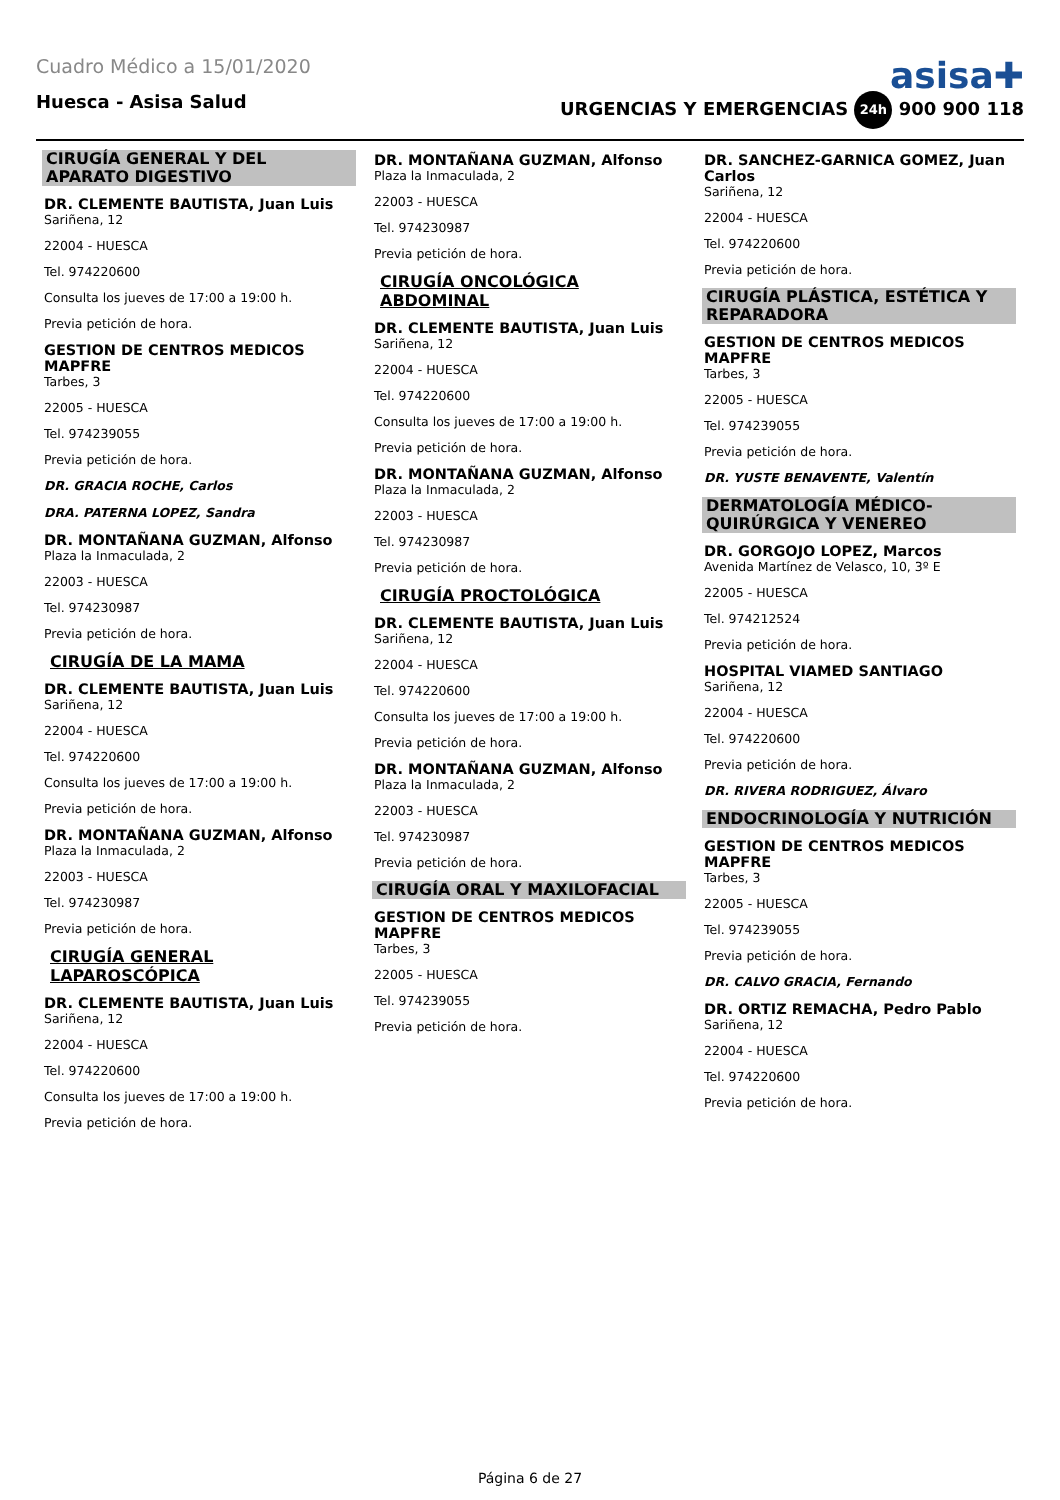Cuadro Médico a 15/01/2020
asisa✚
Huesca - Asisa Salud URGENCIAS Y EMERGENCIAS 24h 900 900 118
CIRUGÍA GENERAL Y DEL APARATO DIGESTIVO
DR. CLEMENTE BAUTISTA, Juan Luis
Sariñena, 12
22004 - HUESCA
Tel. 974220600
Consulta los jueves de 17:00 a 19:00 h.
Previa petición de hora.
GESTION DE CENTROS MEDICOS MAPFRE
Tarbes, 3
22005 - HUESCA
Tel. 974239055
Previa petición de hora.
DR. GRACIA ROCHE, Carlos
DRA. PATERNA LOPEZ, Sandra
DR. MONTAÑANA GUZMAN, Alfonso
Plaza la Inmaculada, 2
22003 - HUESCA
Tel. 974230987
Previa petición de hora.
CIRUGÍA DE LA MAMA
DR. CLEMENTE BAUTISTA, Juan Luis
Sariñena, 12
22004 - HUESCA
Tel. 974220600
Consulta los jueves de 17:00 a 19:00 h.
Previa petición de hora.
DR. MONTAÑANA GUZMAN, Alfonso
Plaza la Inmaculada, 2
22003 - HUESCA
Tel. 974230987
Previa petición de hora.
CIRUGÍA GENERAL LAPAROSCÓPICA
DR. CLEMENTE BAUTISTA, Juan Luis
Sariñena, 12
22004 - HUESCA
Tel. 974220600
Consulta los jueves de 17:00 a 19:00 h.
Previa petición de hora.
DR. MONTAÑANA GUZMAN, Alfonso
Plaza la Inmaculada, 2
22003 - HUESCA
Tel. 974230987
Previa petición de hora.
CIRUGÍA ONCOLÓGICA ABDOMINAL
DR. CLEMENTE BAUTISTA, Juan Luis
Sariñena, 12
22004 - HUESCA
Tel. 974220600
Consulta los jueves de 17:00 a 19:00 h.
Previa petición de hora.
DR. MONTAÑANA GUZMAN, Alfonso
Plaza la Inmaculada, 2
22003 - HUESCA
Tel. 974230987
Previa petición de hora.
CIRUGÍA PROCTOLÓGICA
DR. CLEMENTE BAUTISTA, Juan Luis
Sariñena, 12
22004 - HUESCA
Tel. 974220600
Consulta los jueves de 17:00 a 19:00 h.
Previa petición de hora.
DR. MONTAÑANA GUZMAN, Alfonso
Plaza la Inmaculada, 2
22003 - HUESCA
Tel. 974230987
Previa petición de hora.
CIRUGÍA ORAL Y MAXILOFACIAL
GESTION DE CENTROS MEDICOS MAPFRE
Tarbes, 3
22005 - HUESCA
Tel. 974239055
Previa petición de hora.
DR. SANCHEZ-GARNICA GOMEZ, Juan Carlos
Sariñena, 12
22004 - HUESCA
Tel. 974220600
Previa petición de hora.
CIRUGÍA PLÁSTICA, ESTÉTICA Y REPARADORA
GESTION DE CENTROS MEDICOS MAPFRE
Tarbes, 3
22005 - HUESCA
Tel. 974239055
Previa petición de hora.
DR. YUSTE BENAVENTE, Valentín
DERMATOLOGÍA MÉDICO-QUIRÚRGICA Y VENEREO
DR. GORGOJO LOPEZ, Marcos
Avenida Martínez de Velasco, 10, 3º E
22005 - HUESCA
Tel. 974212524
Previa petición de hora.
HOSPITAL VIAMED SANTIAGO
Sariñena, 12
22004 - HUESCA
Tel. 974220600
Previa petición de hora.
DR. RIVERA RODRIGUEZ, Álvaro
ENDOCRINOLOGÍA Y NUTRICIÓN
GESTION DE CENTROS MEDICOS MAPFRE
Tarbes, 3
22005 - HUESCA
Tel. 974239055
Previa petición de hora.
DR. CALVO GRACIA, Fernando
DR. ORTIZ REMACHA, Pedro Pablo
Sariñena, 12
22004 - HUESCA
Tel. 974220600
Previa petición de hora.
Página 6 de 27